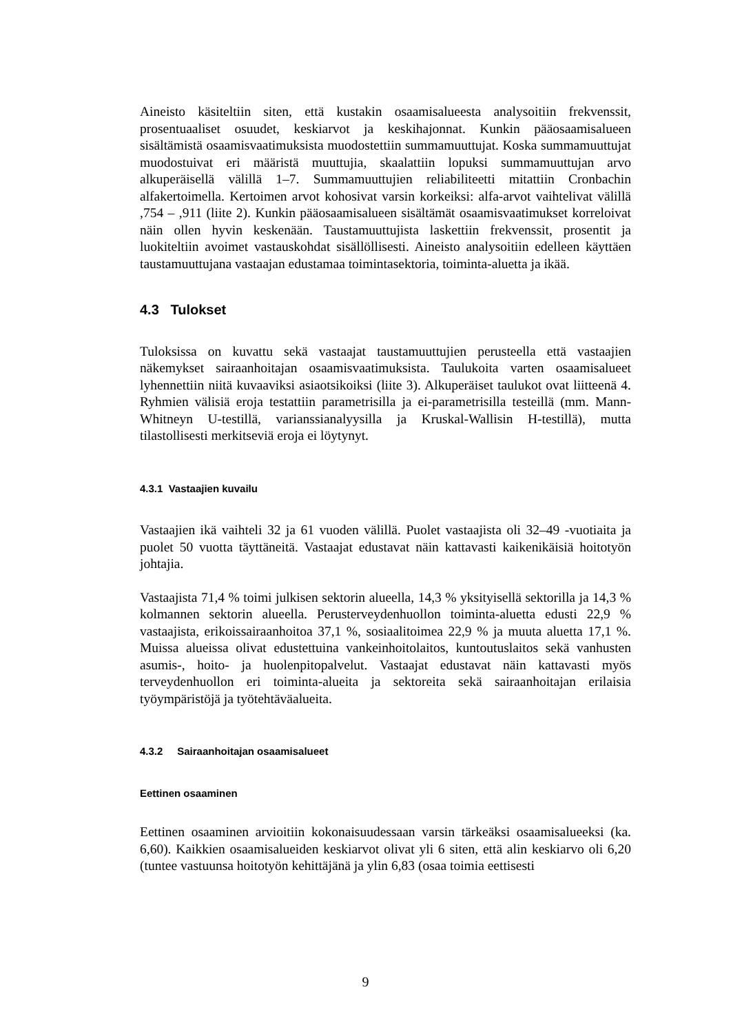Aineisto käsiteltiin siten, että kustakin osaamisalueesta analysoitiin frekvenssit, prosentuaaliset osuudet, keskiarvot ja keskihajonnat. Kunkin pääosaamisalueen sisältämistä osaamisvaatimuksista muodostettiin summamuuttujat. Koska summamuuttujat muodostuivat eri määristä muuttujia, skaalattiin lopuksi summamuuttujan arvo alkuperäisellä välillä 1–7. Summamuuttujien reliabiliteetti mitattiin Cronbachin alfakertoimella. Kertoimen arvot kohosivat varsin korkeiksi: alfa-arvot vaihtelivat välillä ,754 – ,911 (liite 2). Kunkin pääosaamisalueen sisältämät osaamisvaatimukset korreloivat näin ollen hyvin keskenään. Taustamuuttujista laskettiin frekvenssit, prosentit ja luokiteltiin avoimet vastauskohdat sisällöllisesti. Aineisto analysoitiin edelleen käyttäen taustamuuttujana vastaajan edustamaa toimintasektoria, toiminta-aluetta ja ikää.
4.3 Tulokset
Tuloksissa on kuvattu sekä vastaajat taustamuuttujien perusteella että vastaajien näkemykset sairaanhoitajan osaamisvaatimuksista. Taulukoita varten osaamisalueet lyhennettiin niitä kuvaaviksi asiaotsikoiksi (liite 3). Alkuperäiset taulukot ovat liitteenä 4. Ryhmien välisiä eroja testattiin parametrisilla ja ei-parametrisilla testeillä (mm. Mann-Whitneyn U-testillä, varianssianalyysilla ja Kruskal-Wallisin H-testillä), mutta tilastollisesti merkitseviä eroja ei löytynyt.
4.3.1 Vastaajien kuvailu
Vastaajien ikä vaihteli 32 ja 61 vuoden välillä. Puolet vastaajista oli 32–49 -vuotiaita ja puolet 50 vuotta täyttäneitä. Vastaajat edustavat näin kattavasti kaikenikäisiä hoitotyön johtajia.
Vastaajista 71,4 % toimi julkisen sektorin alueella, 14,3 % yksityisellä sektorilla ja 14,3 % kolmannen sektorin alueella. Perusterveydenhuollon toiminta-aluetta edusti 22,9 % vastaajista, erikoissairaanhoitoa 37,1 %, sosiaalitoimea 22,9 % ja muuta aluetta 17,1 %. Muissa alueissa olivat edustettuina vankeinhoitolaitos, kuntoutuslaitos sekä vanhusten asumis-, hoito- ja huolenpitopalvelut. Vastaajat edustavat näin kattavasti myös terveydenhuollon eri toiminta-alueita ja sektoreita sekä sairaanhoitajan erilaisia työympäristöjä ja työtehtäväalueita.
4.3.2 Sairaanhoitajan osaamisalueet
Eettinen osaaminen
Eettinen osaaminen arvioitiin kokonaisuudessaan varsin tärkeäksi osaamisalueeksi (ka. 6,60). Kaikkien osaamisalueiden keskiarvot olivat yli 6 siten, että alin keskiarvo oli 6,20 (tuntee vastuunsa hoitotyön kehittäjänä ja ylin 6,83 (osaa toimia eettisesti
9